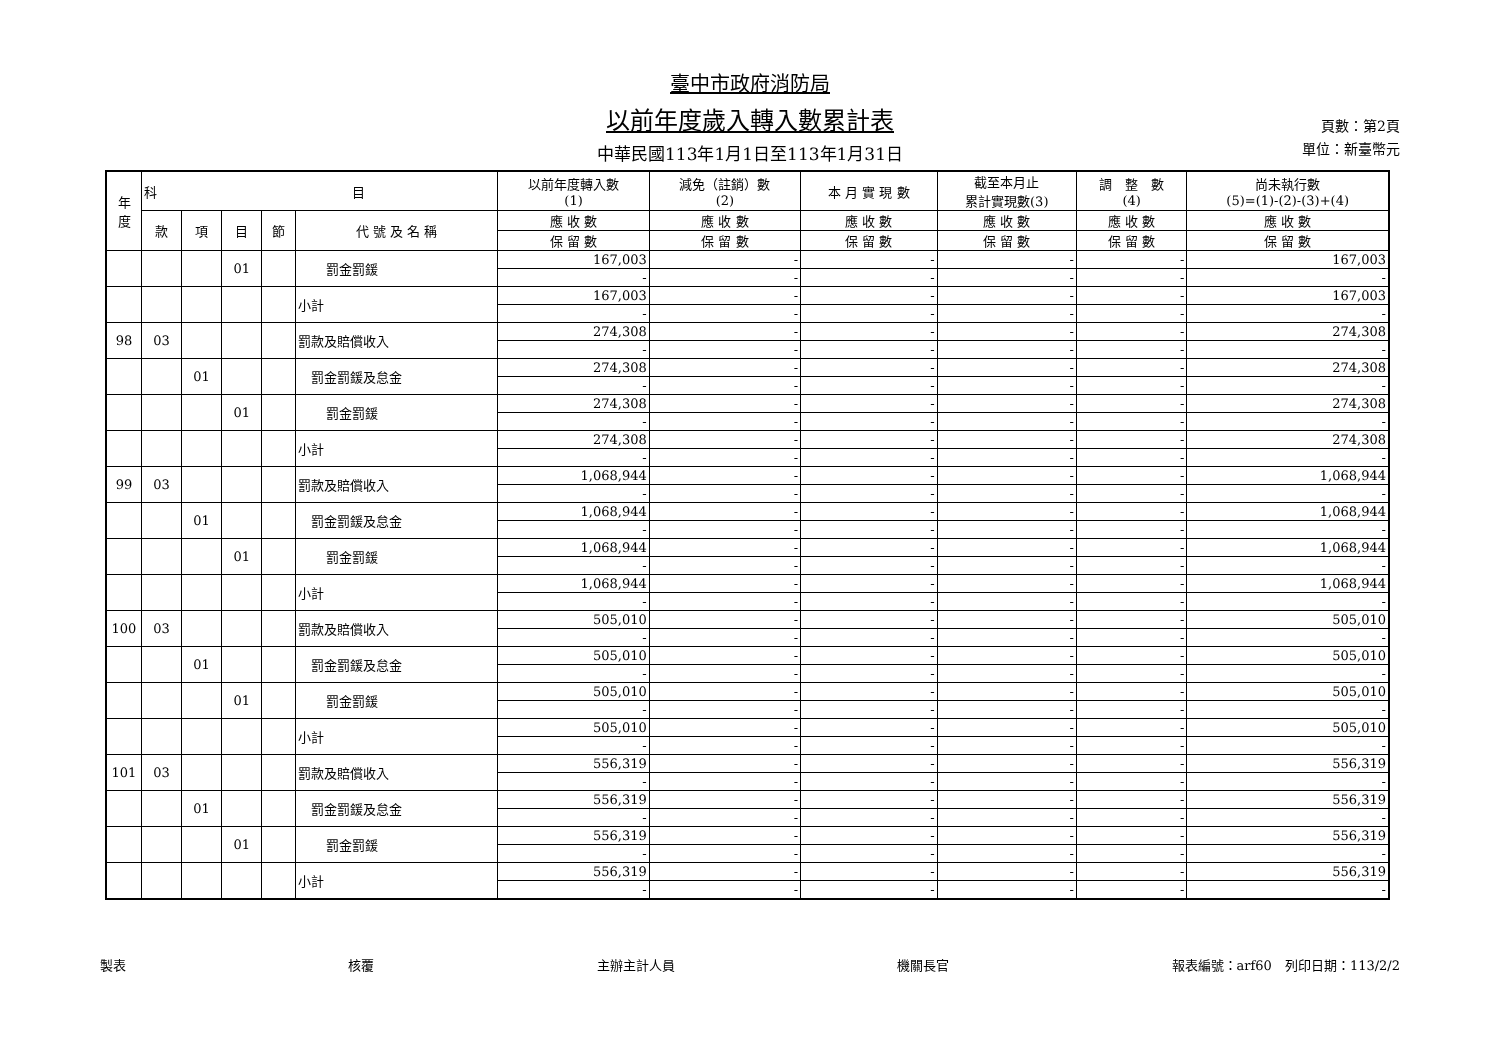臺中市政府消防局
以前年度歲入轉入數累計表
中華民國113年1月1日至113年1月31日
頁數：第2頁
單位：新臺幣元
| 年 度 | 科 目 | | | | | 以前年度轉入數 (1) | 減免（註銷）數 (2) | 本 月 實 現 數 | 截至本月止 累計實現數(3) | 調 整 數 (4) | 尚未執行數 (5)=(1)-(2)-(3)+(4) |
| --- | --- | --- | --- | --- | --- | --- | --- | --- | --- | --- | --- |
| | 款 | 項 | 目 | 節 | 代 號 及 名 稱 | 應 收 數 | 應 收 數 | 應 收 數 | 應 收 數 | 應 收 數 | 應 收 數 |
| | | | | | | 保 留 數 | 保 留 數 | 保 留 數 | 保 留 數 | 保 留 數 | 保 留 數 |
| | | | 01 | | 罰金罰鍰 | 167,003 | - | - | - | - | 167,003 |
| | | | | | | - | - | - | - | - | - |
| | | | | | 小計 | 167,003 | - | - | - | - | 167,003 |
| | | | | | | - | - | - | - | - | - |
| 98 | 03 | | | | 罰款及賠償收入 | 274,308 | - | - | - | - | 274,308 |
| | | | | | | - | - | - | - | - | - |
| | | 01 | | | 罰金罰鍰及怠金 | 274,308 | - | - | - | - | 274,308 |
| | | | | | | - | - | - | - | - | - |
| | | | 01 | | 罰金罰鍰 | 274,308 | - | - | - | - | 274,308 |
| | | | | | | - | - | - | - | - | - |
| | | | | | 小計 | 274,308 | - | - | - | - | 274,308 |
| | | | | | | - | - | - | - | - | - |
| 99 | 03 | | | | 罰款及賠償收入 | 1,068,944 | - | - | - | - | 1,068,944 |
| | | | | | | - | - | - | - | - | - |
| | | 01 | | | 罰金罰鍰及怠金 | 1,068,944 | - | - | - | - | 1,068,944 |
| | | | | | | - | - | - | - | - | - |
| | | | 01 | | 罰金罰鍰 | 1,068,944 | - | - | - | - | 1,068,944 |
| | | | | | | - | - | - | - | - | - |
| | | | | | 小計 | 1,068,944 | - | - | - | - | 1,068,944 |
| | | | | | | - | - | - | - | - | - |
| 100 | 03 | | | | 罰款及賠償收入 | 505,010 | - | - | - | - | 505,010 |
| | | | | | | - | - | - | - | - | - |
| | | 01 | | | 罰金罰鍰及怠金 | 505,010 | - | - | - | - | 505,010 |
| | | | | | | - | - | - | - | - | - |
| | | | 01 | | 罰金罰鍰 | 505,010 | - | - | - | - | 505,010 |
| | | | | | | - | - | - | - | - | - |
| | | | | | 小計 | 505,010 | - | - | - | - | 505,010 |
| | | | | | | - | - | - | - | - | - |
| 101 | 03 | | | | 罰款及賠償收入 | 556,319 | - | - | - | - | 556,319 |
| | | | | | | - | - | - | - | - | - |
| | | 01 | | | 罰金罰鍰及怠金 | 556,319 | - | - | - | - | 556,319 |
| | | | | | | - | - | - | - | - | - |
| | | | 01 | | 罰金罰鍰 | 556,319 | - | - | - | - | 556,319 |
| | | | | | | - | - | - | - | - | - |
| | | | | | 小計 | 556,319 | - | - | - | - | 556,319 |
| | | | | | | - | - | - | - | - | - |
製表 核覆 主辦主計人員 機關長官 報表編號：arf60　列印日期：113/2/2